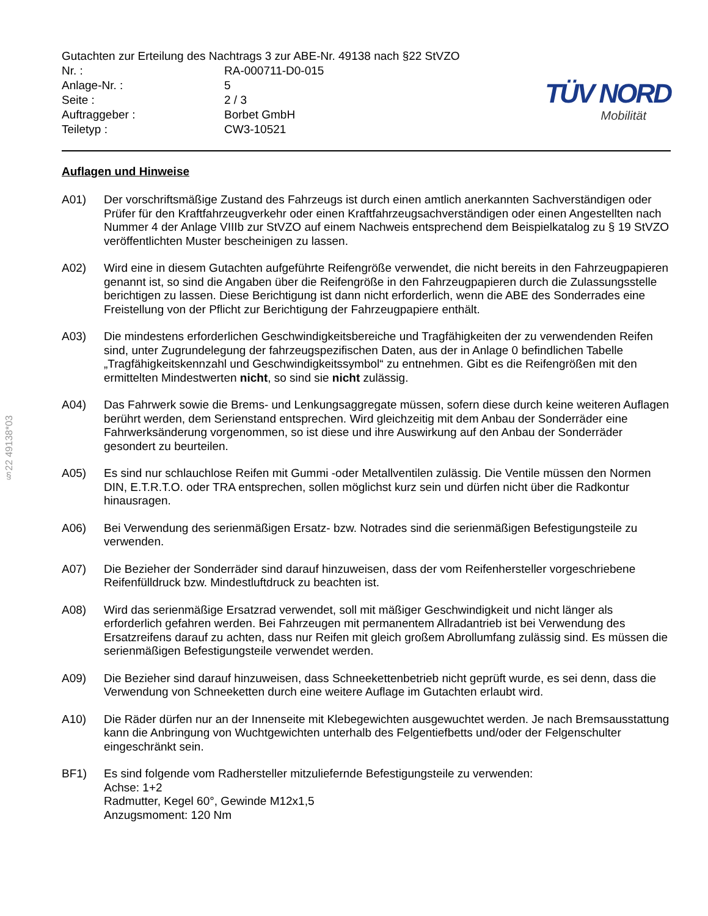§22 49138*03
Gutachten zur Erteilung des Nachtrags 3 zur ABE-Nr. 49138 nach §22 StVZO
Nr. : RA-000711-D0-015
Anlage-Nr. : 5
Seite : 2 / 3
Auftraggeber : Borbet GmbH
Teiletyp : CW3-10521
TÜV NORD
Mobilität
Auflagen und Hinweise
A01) Der vorschriftsmäßige Zustand des Fahrzeugs ist durch einen amtlich anerkannten Sachverständigen oder Prüfer für den Kraftfahrzeugverkehr oder einen Kraftfahrzeugsachverständigen oder einen Angestellten nach Nummer 4 der Anlage VIIIb zur StVZO auf einem Nachweis entsprechend dem Beispielkatalog zu § 19 StVZO veröffentlichten Muster bescheinigen zu lassen.
A02) Wird eine in diesem Gutachten aufgeführte Reifengröße verwendet, die nicht bereits in den Fahrzeugpapieren genannt ist, so sind die Angaben über die Reifengröße in den Fahrzeugpapieren durch die Zulassungsstelle berichtigen zu lassen. Diese Berichtigung ist dann nicht erforderlich, wenn die ABE des Sonderrades eine Freistellung von der Pflicht zur Berichtigung der Fahrzeugpapiere enthält.
A03) Die mindestens erforderlichen Geschwindigkeitsbereiche und Tragfähigkeiten der zu verwendenden Reifen sind, unter Zugrundelegung der fahrzeugspezifischen Daten, aus der in Anlage 0 befindlichen Tabelle „Tragfähigkeitskennzahl und Geschwindigkeitssymbol“ zu entnehmen. Gibt es die Reifengrößen mit den ermittelten Mindestwerten nicht, so sind sie nicht zulässig.
A04) Das Fahrwerk sowie die Brems- und Lenkungsaggregate müssen, sofern diese durch keine weiteren Auflagen berührt werden, dem Serienstand entsprechen. Wird gleichzeitig mit dem Anbau der Sonderräder eine Fahrwerksänderung vorgenommen, so ist diese und ihre Auswirkung auf den Anbau der Sonderräder gesondert zu beurteilen.
A05) Es sind nur schlauchlose Reifen mit Gummi -oder Metallventilen zulässig. Die Ventile müssen den Normen DIN, E.T.R.T.O. oder TRA entsprechen, sollen möglichst kurz sein und dürfen nicht über die Radkontur hinausragen.
A06) Bei Verwendung des serienmäßigen Ersatz- bzw. Notrades sind die serienmäßigen Befestigungsteile zu verwenden.
A07) Die Bezieher der Sonderräder sind darauf hinzuweisen, dass der vom Reifenhersteller vorgeschriebene Reifenfülldruck bzw. Mindestluftdruck zu beachten ist.
A08) Wird das serienmäßige Ersatzrad verwendet, soll mit mäßiger Geschwindigkeit und nicht länger als erforderlich gefahren werden. Bei Fahrzeugen mit permanentem Allradantrieb ist bei Verwendung des Ersatzreifens darauf zu achten, dass nur Reifen mit gleich großem Abrollumfang zulässig sind. Es müssen die serienmäßigen Befestigungsteile verwendet werden.
A09) Die Bezieher sind darauf hinzuweisen, dass Schneekettenbetrieb nicht geprüft wurde, es sei denn, dass die Verwendung von Schneeketten durch eine weitere Auflage im Gutachten erlaubt wird.
A10) Die Räder dürfen nur an der Innenseite mit Klebegewichten ausgewuchtet werden. Je nach Bremsausstattung kann die Anbringung von Wuchtgewichten unterhalb des Felgentiefbetts und/oder der Felgenschulter eingeschränkt sein.
BF1) Es sind folgende vom Radhersteller mitzuliefernde Befestigungsteile zu verwenden:
Achse: 1+2
Radmutter, Kegel 60°, Gewinde M12x1,5
Anzugsmoment: 120 Nm